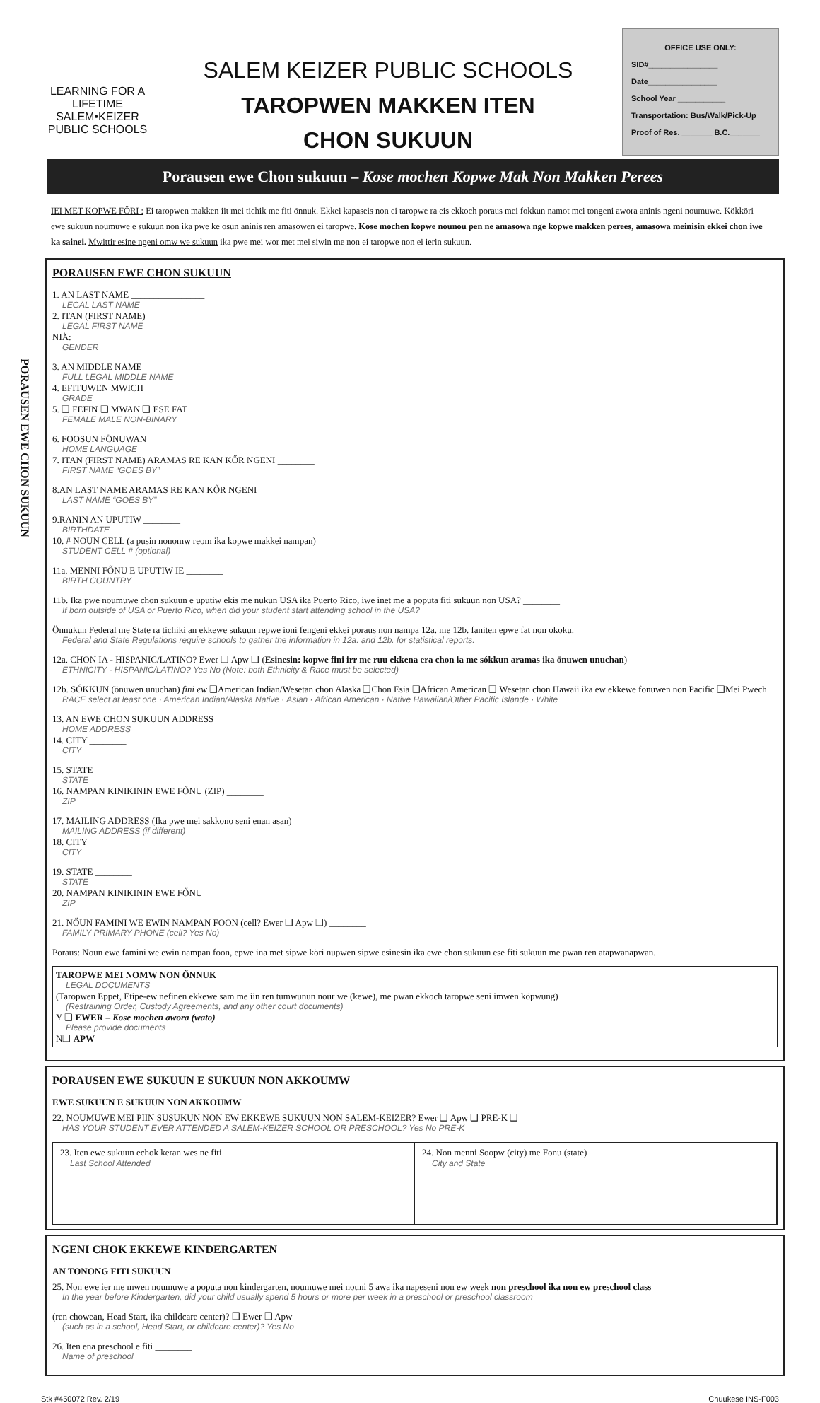LEARNING FOR A LIFETIME
SALEM•KEIZER
PUBLIC SCHOOLS
SALEM KEIZER PUBLIC SCHOOLS
TAROPWEN MAKKEN ITEN
CHON SUKUUN
OFFICE USE ONLY:
SID#________________
Date________________
School Year ___________
Transportation: Bus/Walk/Pick-Up
Proof of Res. _______ B.C._______
Porausen ewe Chon sukuun – Kose mochen Kopwe Mak Non Makken Perees
IEI MET KOPWE FŐRI : Ei taropwen makken iit mei tichik me fiti önnuk. Ekkei kapaseis non ei taropwe ra eis ekkoch poraus mei fokkun namot mei tongeni awora aninis ngeni noumuwe. Kökköri ewe sukuun noumuwe e sukuun non ika pwe ke osun aninis ren amasowen ei taropwe. Kose mochen kopwe nounou pen ne amasowa nge kopwe makken perees, amasowa meinisin ekkei chon iwe ka sainei. Mwittir esine ngeni omw we sukuun ika pwe mei wor met mei siwin me non ei taropwe non ei ierin sukuun.
PORAUSEN EWE CHON SUKUUN
PORAUSEN EWE CHON SUKUUN
1. AN LAST NAME ________________
LEGAL LAST NAME
2. ITAN (FIRST NAME) ________________
LEGAL FIRST NAME
NIÄ:
GENDER
3. AN MIDDLE NAME ________
FULL LEGAL MIDDLE NAME
4. EFITUWEN MWICH ______
GRADE
5. ❑ FEFIN ❑ MWAN ❑ ESE FAT
FEMALE MALE NON-BINARY
6. FOOSUN FÖNUWAN ________
HOME LANGUAGE
7. ITAN (FIRST NAME) ARAMAS RE KAN KŐR NGENI ________
FIRST NAME “GOES BY”
8.AN LAST NAME ARAMAS RE KAN KŐR NGENI________
LAST NAME “GOES BY”
9.RANIN AN UPUTIW ________
BIRTHDATE
10. # NOUN CELL (a pusin nonomw reom ika kopwe makkei nampan)________
STUDENT CELL # (optional)
11a. MENNI FŐNU E UPUTIW IE ________
BIRTH COUNTRY
11b. Ika pwe noumuwe chon sukuun e uputiw ekis me nukun USA ika Puerto Rico, iwe inet me a poputa fiti sukuun non USA? ________
If born outside of USA or Puerto Rico, when did your student start attending school in the USA?
Önnukun Federal me State ra tichiki an ekkewe sukuun repwe ioni fengeni ekkei poraus non nampa 12a. me 12b. faniten epwe fat non okoku.
Federal and State Regulations require schools to gather the information in 12a. and 12b. for statistical reports.
12a. CHON IA - HISPANIC/LATINO? Ewer ❑ Apw ❑ (Esinesin: kopwe fini irr me ruu ekkena era chon ia me sókkun aramas ika önuwen unuchan)
ETHNICITY - HISPANIC/LATINO? Yes No (Note: both Ethnicity & Race must be selected)
12b. SÓKKUN (önuwen unuchan) fini ew ❑American Indian/Wesetan chon Alaska ❑Chon Esia ❑African American ❑ Wesetan chon Hawaii ika ew ekkewe fonuwen non Pacific ❑Mei Pwech
RACE select at least one · American Indian/Alaska Native · Asian · African American · Native Hawaiian/Other Pacific Islande · White
13. AN EWE CHON SUKUUN ADDRESS ________
HOME ADDRESS
14. CITY ________
CITY
15. STATE ________
STATE
16. NAMPAN KINIKININ EWE FŐNU (ZIP) ________
ZIP
17. MAILING ADDRESS (Ika pwe mei sakkono seni enan asan) ________
MAILING ADDRESS (if different)
18. CITY________
CITY
19. STATE ________
STATE
20. NAMPAN KINIKININ EWE FŐNU ________
ZIP
21. NŐUN FAMINI WE EWIN NAMPAN FOON (cell? Ewer ❑ Apw ❑) ________
FAMILY PRIMARY PHONE (cell? Yes No)
Poraus: Noun ewe famini we ewin nampan foon, epwe ina met sipwe köri nupwen sipwe esinesin ika ewe chon sukuun ese fiti sukuun me pwan ren atapwanapwan.
TAROPWE MEI NOMW NON ŐNNUK
LEGAL DOCUMENTS
(Taropwen Eppet, Etipe-ew nefinen ekkewe sam me iin ren tumwunun nour we (kewe), me pwan ekkoch taropwe seni imwen köpwung)
(Restraining Order, Custody Agreements, and any other court documents)
Y ❑ EWER – Kose mochen awora (wato)
Please provide documents
N❑ APW
PORAUSEN EWE SUKUUN E SUKUUN NON AKKOUMW
EWE SUKUUN E SUKUUN NON AKKOUMW
22. NOUMUWE MEI PIIN SUSUKUN NON EW EKKEWE SUKUUN NON SALEM-KEIZER? Ewer ❑ Apw ❑ PRE-K ❑
HAS YOUR STUDENT EVER ATTENDED A SALEM-KEIZER SCHOOL OR PRESCHOOL? Yes No PRE-K
23. Iten ewe sukuun echok keran wes ne fiti
Last School Attended
24. Non menni Soopw (city) me Fonu (state)
City and State
NGENI CHOK EKKEWE KINDERGARTEN
AN TONONG FITI SUKUUN
25. Non ewe ier me mwen noumuwe a poputa non kindergarten, noumuwe mei nouni 5 awa ika napeseni non ew week non preschool ika non ew preschool class
In the year before Kindergarten, did your child usually spend 5 hours or more per week in a preschool or preschool classroom
(ren chowean, Head Start, ika childcare center)? ❑ Ewer ❑ Apw
(such as in a school, Head Start, or childcare center)? Yes No
26. Iten ena preschool e fiti ________
Name of preschool
Stk #450072 Rev. 2/19 Chuukese INS-F003